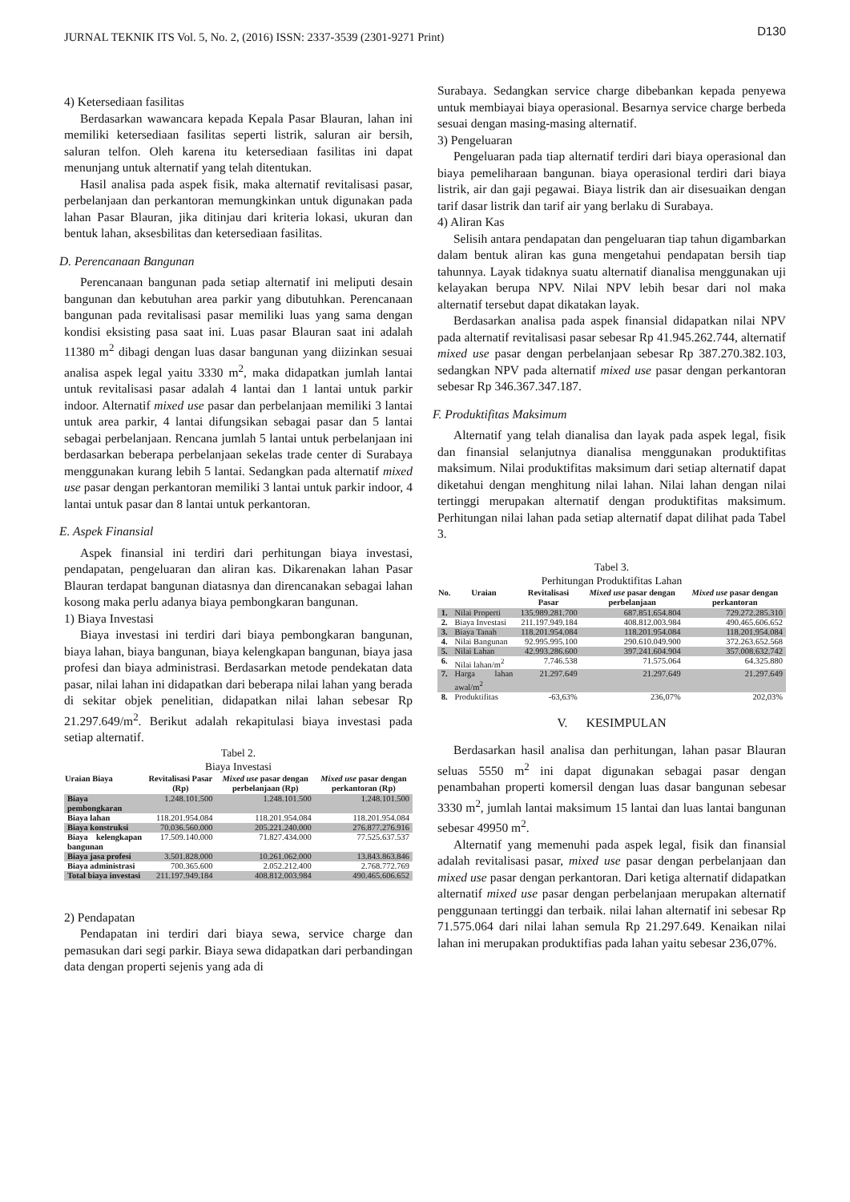JURNAL TEKNIK ITS Vol. 5, No. 2, (2016) ISSN: 2337-3539 (2301-9271 Print) D130
4) Ketersediaan fasilitas
Berdasarkan wawancara kepada Kepala Pasar Blauran, lahan ini memiliki ketersediaan fasilitas seperti listrik, saluran air bersih, saluran telfon. Oleh karena itu ketersediaan fasilitas ini dapat menunjang untuk alternatif yang telah ditentukan.
Hasil analisa pada aspek fisik, maka alternatif revitalisasi pasar, perbelanjaan dan perkantoran memungkinkan untuk digunakan pada lahan Pasar Blauran, jika ditinjau dari kriteria lokasi, ukuran dan bentuk lahan, aksesbilitas dan ketersediaan fasilitas.
D. Perencanaan Bangunan
Perencanaan bangunan pada setiap alternatif ini meliputi desain bangunan dan kebutuhan area parkir yang dibutuhkan. Perencanaan bangunan pada revitalisasi pasar memiliki luas yang sama dengan kondisi eksisting pasa saat ini. Luas pasar Blauran saat ini adalah 11380 m<sup>2</sup> dibagi dengan luas dasar bangunan yang diizinkan sesuai analisa aspek legal yaitu 3330 m<sup>2</sup>, maka didapatkan jumlah lantai untuk revitalisasi pasar adalah 4 lantai dan 1 lantai untuk parkir indoor. Alternatif mixed use pasar dan perbelanjaan memiliki 3 lantai untuk area parkir, 4 lantai difungsikan sebagai pasar dan 5 lantai sebagai perbelanjaan. Rencana jumlah 5 lantai untuk perbelanjaan ini berdasarkan beberapa perbelanjaan sekelas trade center di Surabaya menggunakan kurang lebih 5 lantai. Sedangkan pada alternatif mixed use pasar dengan perkantoran memiliki 3 lantai untuk parkir indoor, 4 lantai untuk pasar dan 8 lantai untuk perkantoran.
E. Aspek Finansial
Aspek finansial ini terdiri dari perhitungan biaya investasi, pendapatan, pengeluaran dan aliran kas. Dikarenakan lahan Pasar Blauran terdapat bangunan diatasnya dan direncanakan sebagai lahan kosong maka perlu adanya biaya pembongkaran bangunan.
1) Biaya Investasi
Biaya investasi ini terdiri dari biaya pembongkaran bangunan, biaya lahan, biaya bangunan, biaya kelengkapan bangunan, biaya jasa profesi dan biaya administrasi. Berdasarkan metode pendekatan data pasar, nilai lahan ini didapatkan dari beberapa nilai lahan yang berada di sekitar objek penelitian, didapatkan nilai lahan sebesar Rp 21.297.649/m<sup>2</sup>. Berikut adalah rekapitulasi biaya investasi pada setiap alternatif.
Tabel 2.
Biaya Investasi
| Uraian Biaya | Revitalisasi Pasar (Rp) | Mixed use pasar dengan perbelanjaan (Rp) | Mixed use pasar dengan perkantoran (Rp) |
| --- | --- | --- | --- |
| Biaya pembongkaran | 1.248.101.500 | 1.248.101.500 | 1.248.101.500 |
| Biaya lahan | 118.201.954.084 | 118.201.954.084 | 118.201.954.084 |
| Biaya konstruksi | 70.036.560.000 | 205.221.240.000 | 276.877.276.916 |
| Biaya kelengkapan bangunan | 17.509.140.000 | 71.827.434.000 | 77.525.637.537 |
| Biaya jasa profesi | 3.501.828.000 | 10.261.062.000 | 13.843.863.846 |
| Biaya administrasi | 700.365.600 | 2.052.212.400 | 2.768.772.769 |
| Total biaya investasi | 211.197.949.184 | 408.812.003.984 | 490.465.606.652 |
2) Pendapatan
Pendapatan ini terdiri dari biaya sewa, service charge dan pemasukan dari segi parkir. Biaya sewa didapatkan dari perbandingan data dengan properti sejenis yang ada di
Surabaya. Sedangkan service charge dibebankan kepada penyewa untuk membiayai biaya operasional. Besarnya service charge berbeda sesuai dengan masing-masing alternatif.
3) Pengeluaran
Pengeluaran pada tiap alternatif terdiri dari biaya operasional dan biaya pemeliharaan bangunan. biaya operasional terdiri dari biaya listrik, air dan gaji pegawai. Biaya listrik dan air disesuaikan dengan tarif dasar listrik dan tarif air yang berlaku di Surabaya.
4) Aliran Kas
Selisih antara pendapatan dan pengeluaran tiap tahun digambarkan dalam bentuk aliran kas guna mengetahui pendapatan bersih tiap tahunnya. Layak tidaknya suatu alternatif dianalisa menggunakan uji kelayakan berupa NPV. Nilai NPV lebih besar dari nol maka alternatif tersebut dapat dikatakan layak.
Berdasarkan analisa pada aspek finansial didapatkan nilai NPV pada alternatif revitalisasi pasar sebesar Rp 41.945.262.744, alternatif mixed use pasar dengan perbelanjaan sebesar Rp 387.270.382.103, sedangkan NPV pada alternatif mixed use pasar dengan perkantoran sebesar Rp 346.367.347.187.
F. Produktifitas Maksimum
Alternatif yang telah dianalisa dan layak pada aspek legal, fisik dan finansial selanjutnya dianalisa menggunakan produktifitas maksimum. Nilai produktifitas maksimum dari setiap alternatif dapat diketahui dengan menghitung nilai lahan. Nilai lahan dengan nilai tertinggi merupakan alternatif dengan produktifitas maksimum. Perhitungan nilai lahan pada setiap alternatif dapat dilihat pada Tabel 3.
Tabel 3.
Perhitungan Produktifitas Lahan
| No. | Uraian | Revitalisasi Pasar | Mixed use pasar dengan perbelanjaan | Mixed use pasar dengan perkantoran |
| --- | --- | --- | --- | --- |
| 1. | Nilai Properti | 135.989.281.700 | 687.851.654.804 | 729.272.285.310 |
| 2. | Biaya Investasi | 211.197.949.184 | 408.812.003.984 | 490.465.606.652 |
| 3. | Biaya Tanah | 118.201.954.084 | 118.201.954.084 | 118.201.954.084 |
| 4. | Nilai Bangunan | 92.995.995.100 | 290.610.049.900 | 372.263.652.568 |
| 5. | Nilai Lahan | 42.993.286.600 | 397.241.604.904 | 357.008.632.742 |
| 6. | Nilai lahan/m<sup>2</sup> | 7.746.538 | 71.575.064 | 64.325.880 |
| 7. | Harga lahan awal/m<sup>2</sup> | 21.297.649 | 21.297.649 | 21.297.649 |
| 8. | Produktifitas | -63,63% | 236,07% | 202,03% |
V. KESIMPULAN
Berdasarkan hasil analisa dan perhitungan, lahan pasar Blauran seluas 5550 m<sup>2</sup> ini dapat digunakan sebagai pasar dengan penambahan properti komersil dengan luas dasar bangunan sebesar 3330 m<sup>2</sup>, jumlah lantai maksimum 15 lantai dan luas lantai bangunan sebesar 49950 m<sup>2</sup>.
Alternatif yang memenuhi pada aspek legal, fisik dan finansial adalah revitalisasi pasar, mixed use pasar dengan perbelanjaan dan mixed use pasar dengan perkantoran. Dari ketiga alternatif didapatkan alternatif mixed use pasar dengan perbelanjaan merupakan alternatif penggunaan tertinggi dan terbaik. nilai lahan alternatif ini sebesar Rp 71.575.064 dari nilai lahan semula Rp 21.297.649. Kenaikan nilai lahan ini merupakan produktifias pada lahan yaitu sebesar 236,07%.